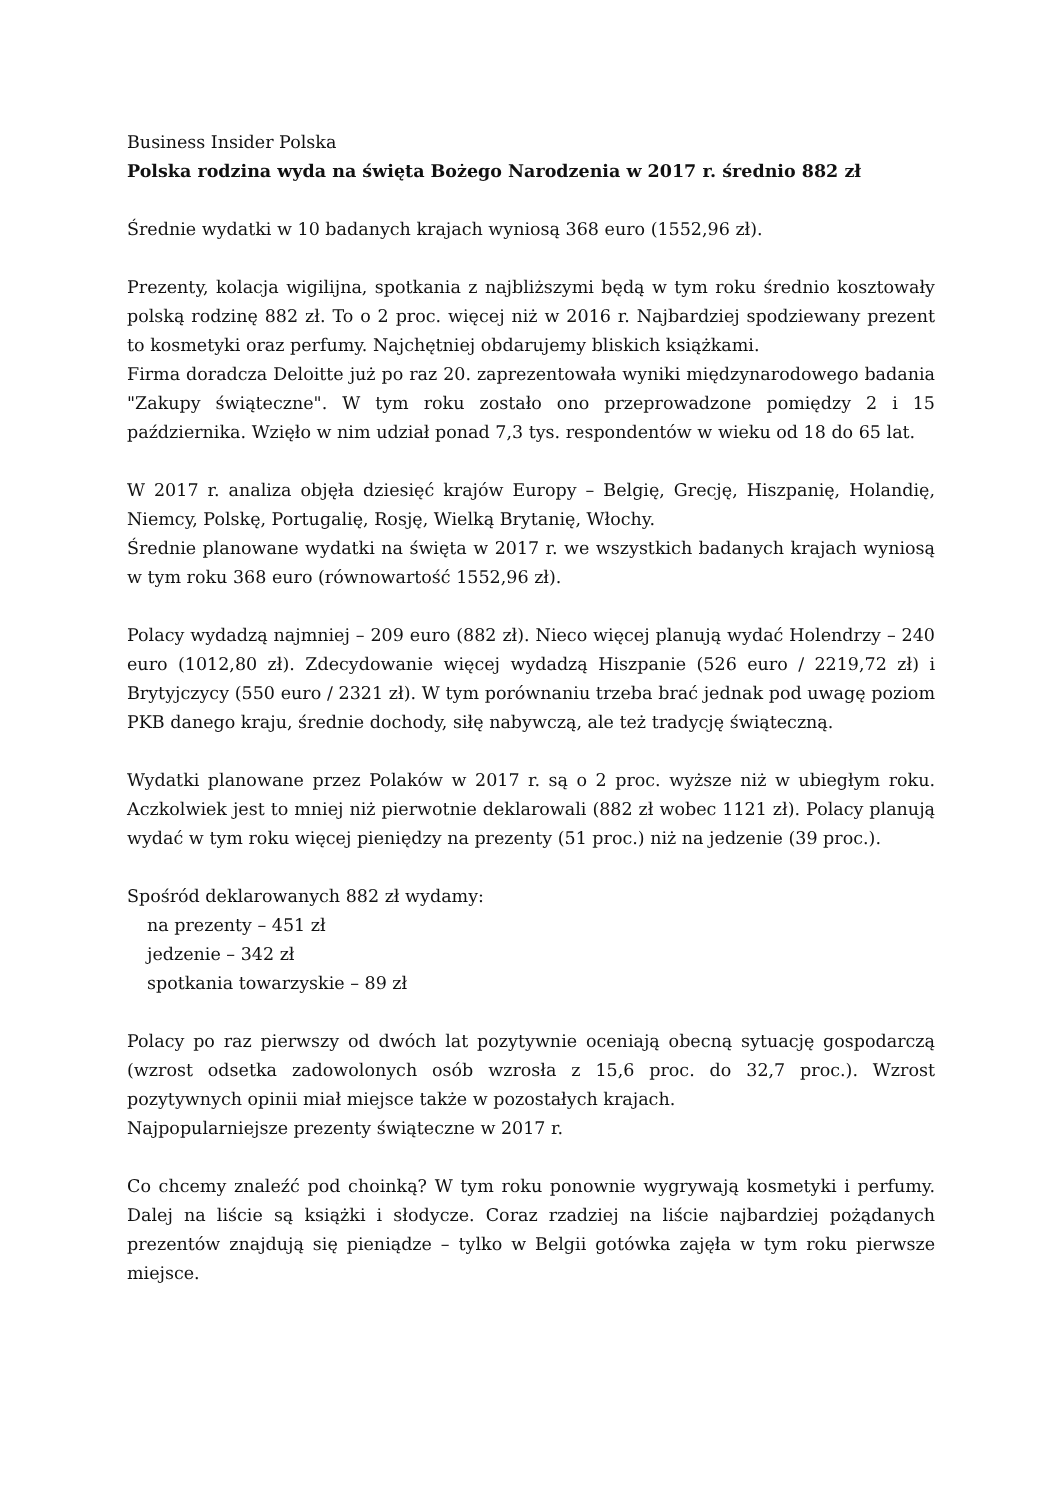Business Insider Polska
Polska rodzina wyda na święta Bożego Narodzenia w 2017 r. średnio 882 zł
Średnie wydatki w 10 badanych krajach wyniosą 368 euro (1552,96 zł).
Prezenty, kolacja wigilijna, spotkania z najbliższymi będą w tym roku średnio kosztowały polską rodzinę 882 zł. To o 2 proc. więcej niż w 2016 r. Najbardziej spodziewany prezent to kosmetyki oraz perfumy. Najchętniej obdarujemy bliskich książkami.
Firma doradcza Deloitte już po raz 20. zaprezentowała wyniki międzynarodowego badania "Zakupy świąteczne". W tym roku zostało ono przeprowadzone pomiędzy 2 i 15 października. Wzięło w nim udział ponad 7,3 tys. respondentów w wieku od 18 do 65 lat.
W 2017 r. analiza objęła dziesięć krajów Europy – Belgię, Grecję, Hiszpanię, Holandię, Niemcy, Polskę, Portugalię, Rosję, Wielką Brytanię, Włochy.
Średnie planowane wydatki na święta w 2017 r. we wszystkich badanych krajach wyniosą w tym roku 368 euro (równowartość 1552,96 zł).
Polacy wydadzą najmniej – 209 euro (882 zł). Nieco więcej planują wydać Holendrzy – 240 euro (1012,80 zł). Zdecydowanie więcej wydadzą Hiszpanie (526 euro / 2219,72 zł) i Brytyjczycy (550 euro / 2321 zł). W tym porównaniu trzeba brać jednak pod uwagę poziom PKB danego kraju, średnie dochody, siłę nabywczą, ale też tradycję świąteczną.
Wydatki planowane przez Polaków w 2017 r. są o 2 proc. wyższe niż w ubiegłym roku. Aczkolwiek jest to mniej niż pierwotnie deklarowali (882 zł wobec 1121 zł). Polacy planują wydać w tym roku więcej pieniędzy na prezenty (51 proc.) niż na jedzenie (39 proc.).
Spośród deklarowanych 882 zł wydamy:
na prezenty – 451 zł
jedzenie – 342 zł
spotkania towarzyskie – 89 zł
Polacy po raz pierwszy od dwóch lat pozytywnie oceniają obecną sytuację gospodarczą (wzrost odsetka zadowolonych osób wzrosła z 15,6 proc. do 32,7 proc.). Wzrost pozytywnych opinii miał miejsce także w pozostałych krajach.
Najpopularniejsze prezenty świąteczne w 2017 r.
Co chcemy znaleźć pod choinką? W tym roku ponownie wygrywają kosmetyki i perfumy. Dalej na liście są książki i słodycze. Coraz rzadziej na liście najbardziej pożądanych prezentów znajdują się pieniądze – tylko w Belgii gotówka zajęła w tym roku pierwsze miejsce.